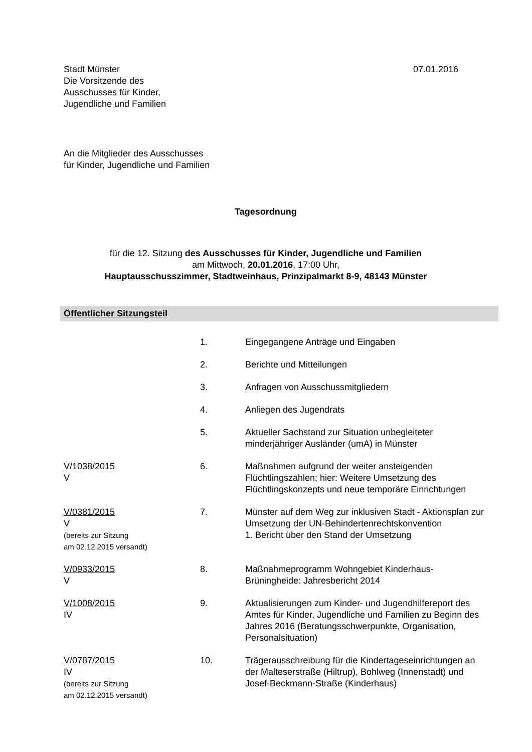Stadt Münster
Die Vorsitzende des
Ausschusses für Kinder,
Jugendliche und Familien
07.01.2016
An die Mitglieder des Ausschusses
für Kinder, Jugendliche und Familien
Tagesordnung
für die 12. Sitzung des Ausschusses für Kinder, Jugendliche und Familien
am Mittwoch, 20.01.2016, 17:00 Uhr,
Hauptausschusszimmer, Stadtweinhaus, Prinzipalmarkt 8-9, 48143 Münster
Öffentlicher Sitzungsteil
| | 1. | Eingegangene Anträge und Eingaben |
| | 2. | Berichte und Mitteilungen |
| | 3. | Anfragen von Ausschussmitgliedern |
| | 4. | Anliegen des Jugendrats |
| | 5. | Aktueller Sachstand zur Situation unbegleiteter minderjähriger Ausländer (umA) in Münster |
| V/1038/2015 V | 6. | Maßnahmen aufgrund der weiter ansteigenden Flüchtlingszahlen; hier: Weitere Umsetzung des Flüchtlingskonzepts und neue temporäre Einrichtungen |
| V/0381/2015 V (bereits zur Sitzung am 02.12.2015 versandt) | 7. | Münster auf dem Weg zur inklusiven Stadt - Aktionsplan zur Umsetzung der UN-Behindertenrechtskonvention 1. Bericht über den Stand der Umsetzung |
| V/0933/2015 V | 8. | Maßnahmeprogramm Wohngebiet Kinderhaus-Brüningheide: Jahresbericht 2014 |
| V/1008/2015 IV | 9. | Aktualisierungen zum Kinder- und Jugendhilfereport des Amtes für Kinder, Jugendliche und Familien zu Beginn des Jahres 2016 (Beratungsschwerpunkte, Organisation, Personalsituation) |
| V/0787/2015 IV (bereits zur Sitzung am 02.12.2015 versandt) | 10. | Trägerausschreibung für die Kindertageseinrichtungen an der Malteserstraße (Hiltrup), Bohlweg (Innenstadt) und Josef-Beckmann-Straße (Kinderhaus) |